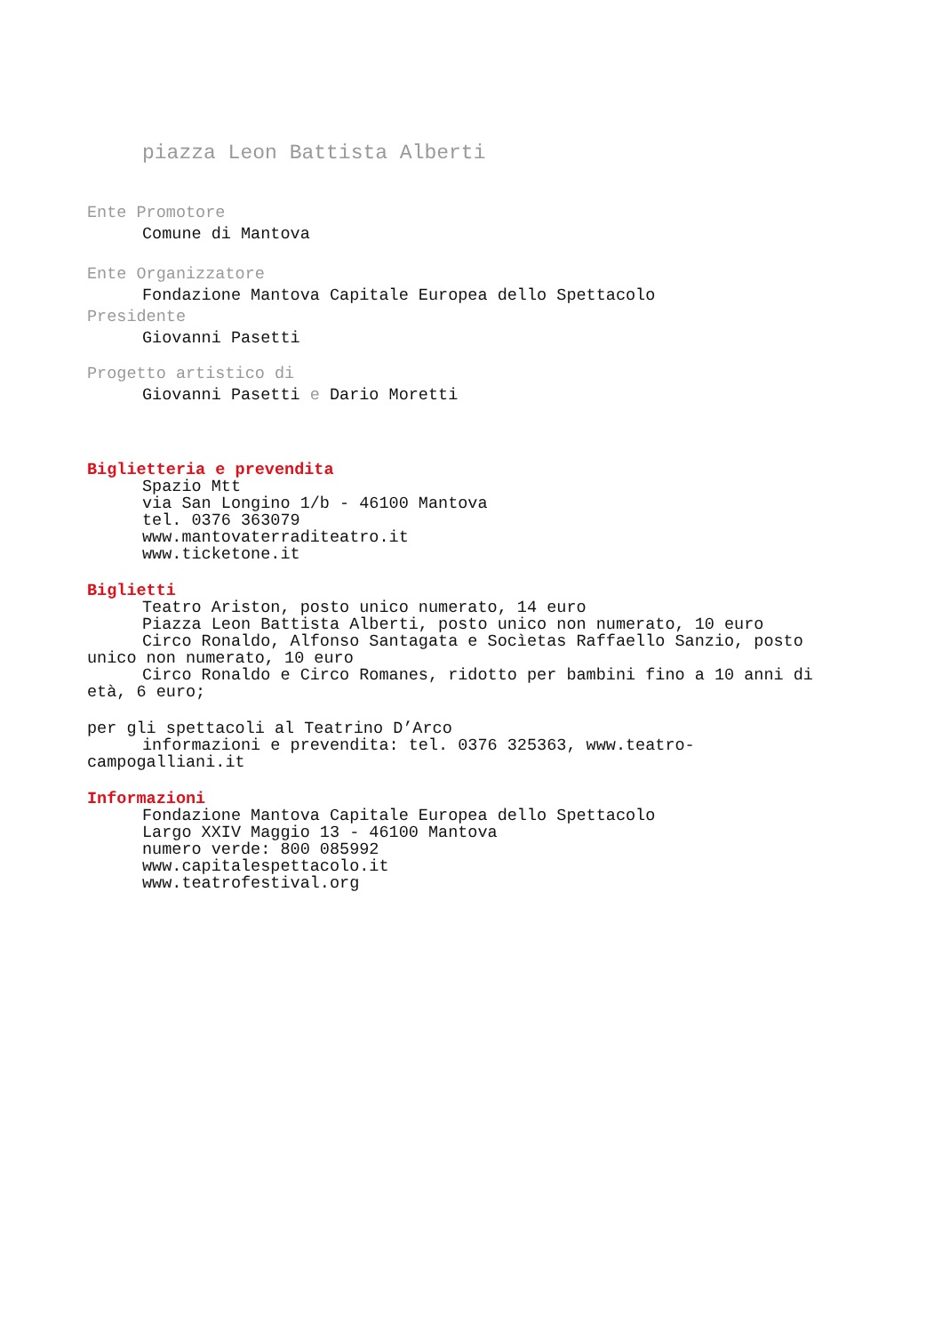piazza Leon Battista Alberti
Ente Promotore
Comune di Mantova
Ente Organizzatore
Fondazione Mantova Capitale Europea dello Spettacolo
Presidente
Giovanni Pasetti
Progetto artistico di
Giovanni Pasetti e Dario Moretti
Biglietteria e prevendita
Spazio Mtt
via San Longino 1/b - 46100 Mantova
tel. 0376 363079
www.mantovaterraditeatro.it
www.ticketone.it
Biglietti
Teatro Ariston, posto unico numerato, 14 euro
Piazza Leon Battista Alberti, posto unico non numerato, 10 euro
Circo Ronaldo, Alfonso Santagata e Socìetas Raffaello Sanzio, posto unico non numerato, 10 euro
Circo Ronaldo e Circo Romanes, ridotto per bambini fino a 10 anni di età, 6 euro;
per gli spettacoli al Teatrino D’Arco
informazioni e prevendita: tel. 0376 325363, www.teatro-campogalliani.it
Informazioni
Fondazione Mantova Capitale Europea dello Spettacolo
Largo XXIV Maggio 13 - 46100 Mantova
numero verde: 800 085992
www.capitalespettacolo.it
www.teatrofestival.org